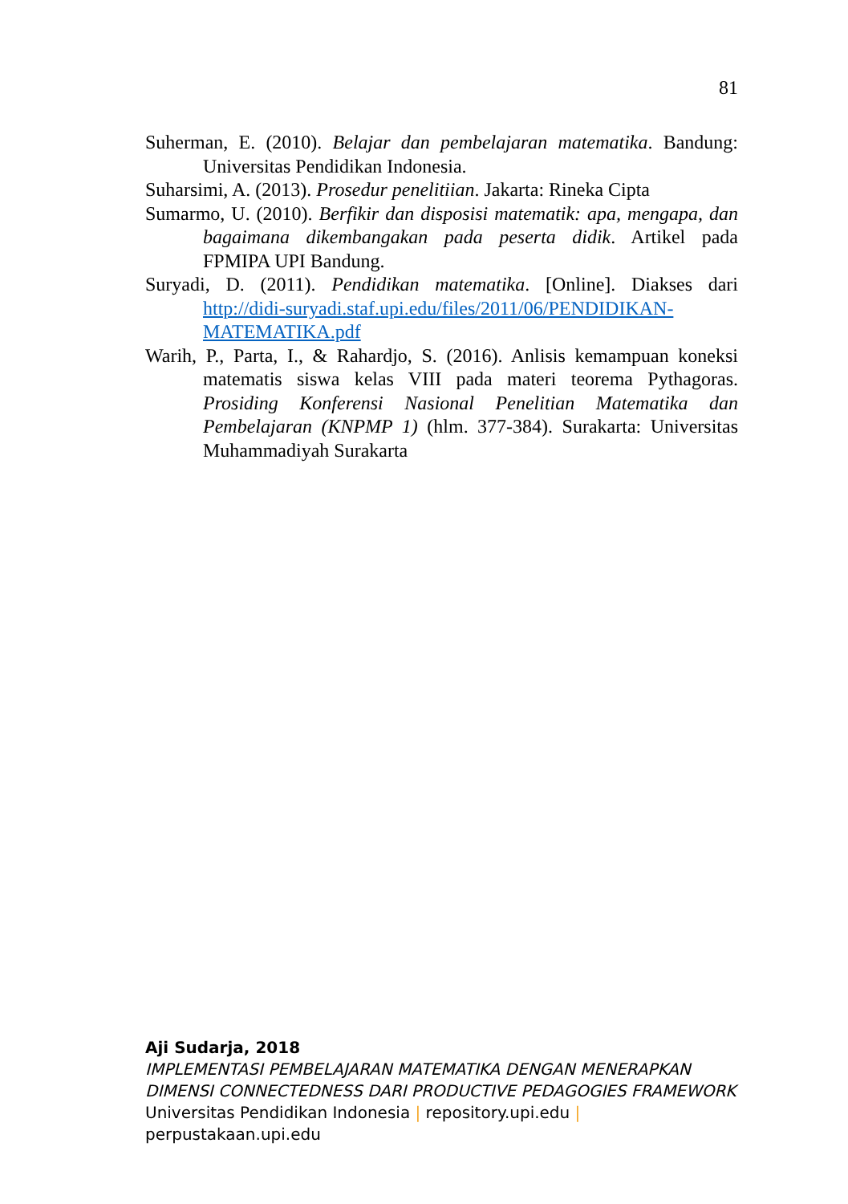81
Suherman, E. (2010). Belajar dan pembelajaran matematika. Bandung: Universitas Pendidikan Indonesia.
Suharsimi, A. (2013). Prosedur penelitiian. Jakarta: Rineka Cipta
Sumarmo, U. (2010). Berfikir dan disposisi matematik: apa, mengapa, dan bagaimana dikembangakan pada peserta didik. Artikel pada FPMIPA UPI Bandung.
Suryadi, D. (2011). Pendidikan matematika. [Online]. Diakses dari http://didi-suryadi.staf.upi.edu/files/2011/06/PENDIDIKAN-MATEMATIKA.pdf
Warih, P., Parta, I., & Rahardjo, S. (2016). Anlisis kemampuan koneksi matematis siswa kelas VIII pada materi teorema Pythagoras. Prosiding Konferensi Nasional Penelitian Matematika dan Pembelajaran (KNPMP 1) (hlm. 377-384). Surakarta: Universitas Muhammadiyah Surakarta
Aji Sudarja, 2018
IMPLEMENTASI PEMBELAJARAN MATEMATIKA DENGAN MENERAPKAN
DIMENSI CONNECTEDNESS DARI PRODUCTIVE PEDAGOGIES FRAMEWORK
Universitas Pendidikan Indonesia | repository.upi.edu |
perpustakaan.upi.edu